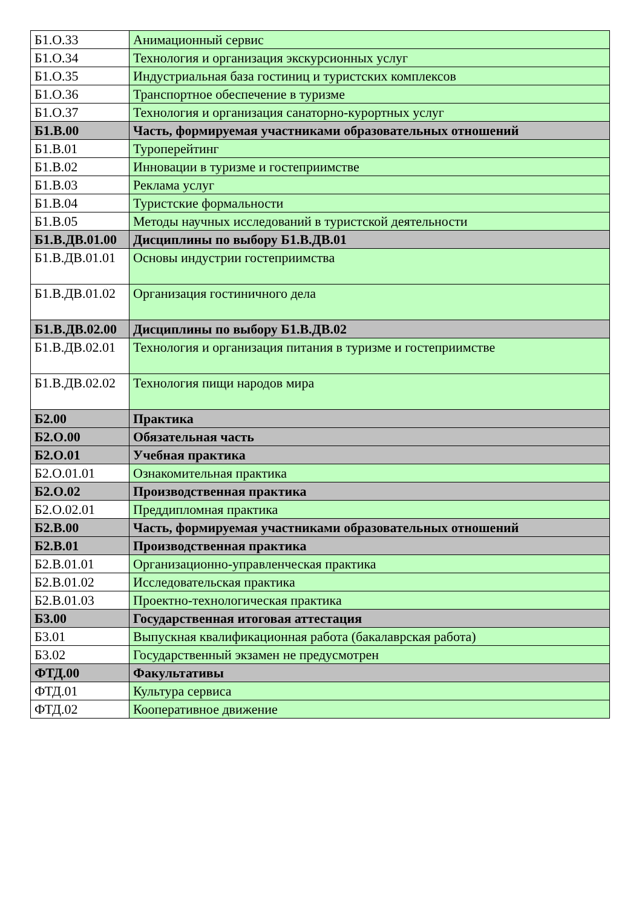| Б1.О.33 | Анимационный сервис |
| Б1.О.34 | Технология и организация экскурсионных услуг |
| Б1.О.35 | Индустриальная база гостиниц и туристских комплексов |
| Б1.О.36 | Транспортное обеспечение в туризме |
| Б1.О.37 | Технология и организация санаторно-курортных услуг |
| Б1.В.00 | Часть, формируемая участниками образовательных отношений |
| Б1.В.01 | Туроперейтинг |
| Б1.В.02 | Инновации в туризме и гостеприимстве |
| Б1.В.03 | Реклама услуг |
| Б1.В.04 | Туристские формальности |
| Б1.В.05 | Методы научных исследований в туристской деятельности |
| Б1.В.ДВ.01.00 | Дисциплины по выбору Б1.В.ДВ.01 |
| Б1.В.ДВ.01.01 | Основы индустрии гостеприимства |
| Б1.В.ДВ.01.02 | Организация гостиничного дела |
| Б1.В.ДВ.02.00 | Дисциплины по выбору Б1.В.ДВ.02 |
| Б1.В.ДВ.02.01 | Технология и организация питания в туризме и гостеприимстве |
| Б1.В.ДВ.02.02 | Технология пищи народов мира |
| Б2.00 | Практика |
| Б2.О.00 | Обязательная часть |
| Б2.О.01 | Учебная практика |
| Б2.О.01.01 | Ознакомительная практика |
| Б2.О.02 | Производственная практика |
| Б2.О.02.01 | Преддипломная практика |
| Б2.В.00 | Часть, формируемая участниками образовательных отношений |
| Б2.В.01 | Производственная практика |
| Б2.В.01.01 | Организационно-управленческая практика |
| Б2.В.01.02 | Исследовательская практика |
| Б2.В.01.03 | Проектно-технологическая практика |
| Б3.00 | Государственная итоговая аттестация |
| Б3.01 | Выпускная квалификационная работа (бакалаврская работа) |
| Б3.02 | Государственный экзамен не предусмотрен |
| ФТД.00 | Факультативы |
| ФТД.01 | Культура сервиса |
| ФТД.02 | Кооперативное движение |